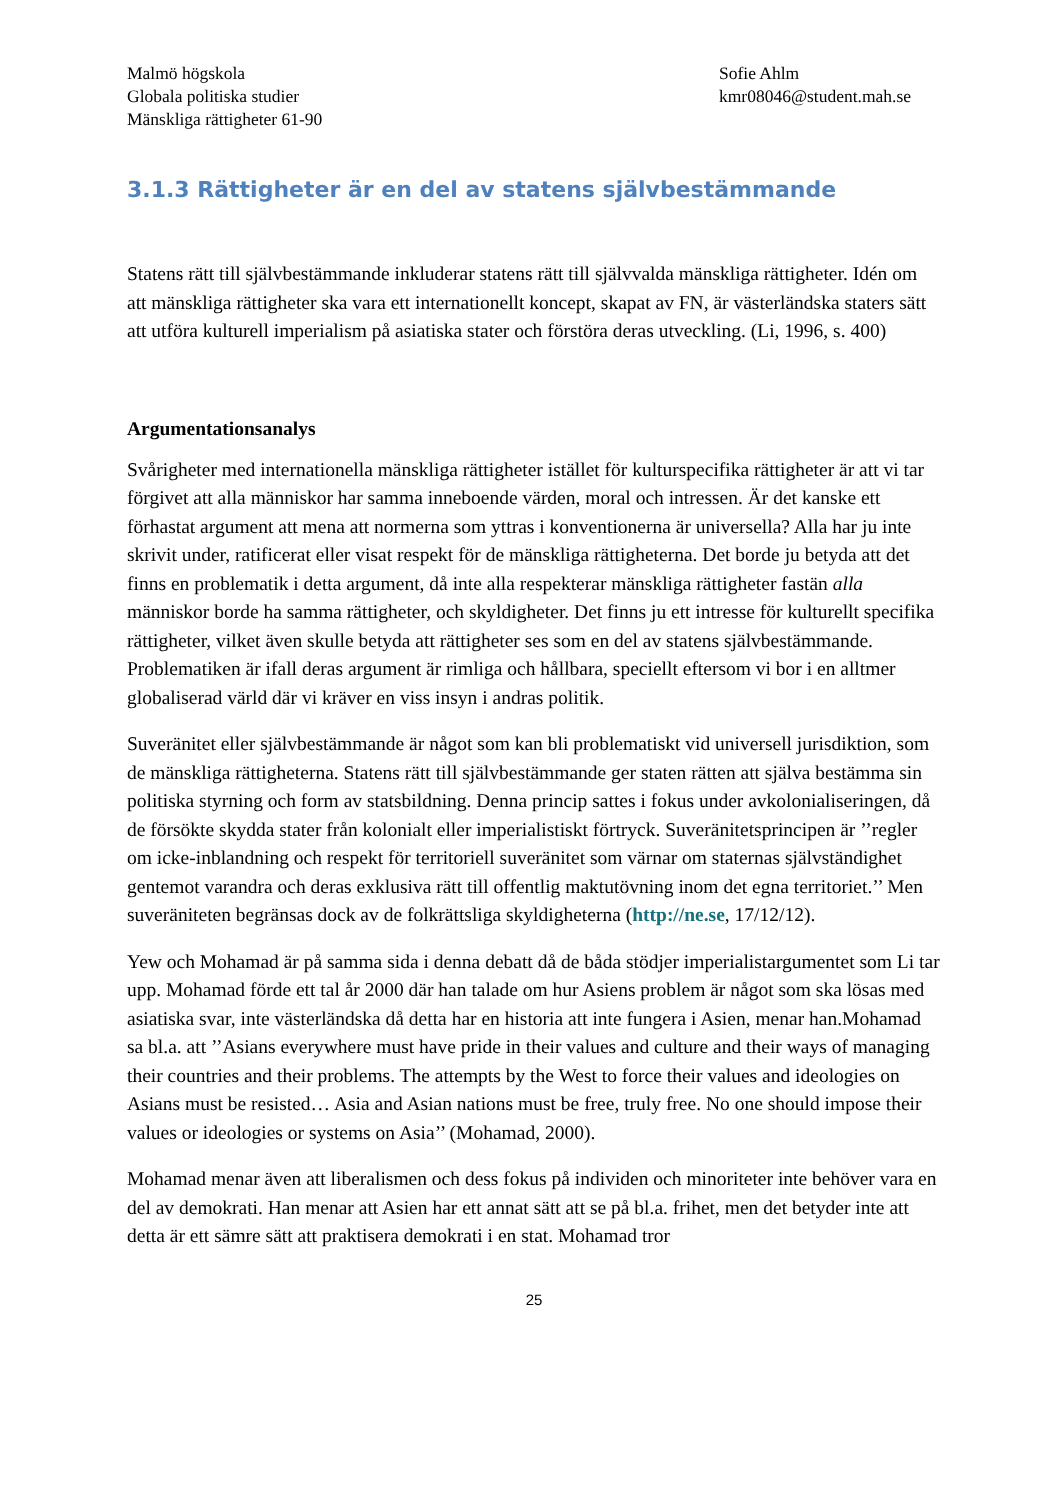Malmö högskola
Globala politiska studier
Mänskliga rättigheter 61-90
Sofie Ahlm
kmr08046@student.mah.se
3.1.3 Rättigheter är en del av statens självbestämmande
Statens rätt till självbestämmande inkluderar statens rätt till självvalda mänskliga rättigheter. Idén om att mänskliga rättigheter ska vara ett internationellt koncept, skapat av FN, är västerländska staters sätt att utföra kulturell imperialism på asiatiska stater och förstöra deras utveckling. (Li, 1996, s. 400)
Argumentationsanalys
Svårigheter med internationella mänskliga rättigheter istället för kulturspecifika rättigheter är att vi tar förgivet att alla människor har samma inneboende värden, moral och intressen. Är det kanske ett förhastat argument att mena att normerna som yttras i konventionerna är universella? Alla har ju inte skrivit under, ratificerat eller visat respekt för de mänskliga rättigheterna. Det borde ju betyda att det finns en problematik i detta argument, då inte alla respekterar mänskliga rättigheter fastän alla människor borde ha samma rättigheter, och skyldigheter. Det finns ju ett intresse för kulturellt specifika rättigheter, vilket även skulle betyda att rättigheter ses som en del av statens självbestämmande. Problematiken är ifall deras argument är rimliga och hållbara, speciellt eftersom vi bor i en alltmer globaliserad värld där vi kräver en viss insyn i andras politik.
Suveränitet eller självbestämmande är något som kan bli problematiskt vid universell jurisdiktion, som de mänskliga rättigheterna. Statens rätt till självbestämmande ger staten rätten att själva bestämma sin politiska styrning och form av statsbildning. Denna princip sattes i fokus under avkolonialiseringen, då de försökte skydda stater från kolonialt eller imperialistiskt förtryck. Suveränitetsprincipen är ’’regler om icke-inblandning och respekt för territoriell suveränitet som värnar om staternas självständighet gentemot varandra och deras exklusiva rätt till offentlig maktutövning inom det egna territoriet.’’ Men suveräniteten begränsas dock av de folkrättsliga skyldigheterna (http://ne.se, 17/12/12).
Yew och Mohamad är på samma sida i denna debatt då de båda stödjer imperialistargumentet som Li tar upp. Mohamad förde ett tal år 2000 där han talade om hur Asiens problem är något som ska lösas med asiatiska svar, inte västerländska då detta har en historia att inte fungera i Asien, menar han.Mohamad sa bl.a. att ’’Asians everywhere must have pride in their values and culture and their ways of managing their countries and their problems. The attempts by the West to force their values and ideologies on Asians must be resisted… Asia and Asian nations must be free, truly free. No one should impose their values or ideologies or systems on Asia’’ (Mohamad, 2000).
Mohamad menar även att liberalismen och dess fokus på individen och minoriteter inte behöver vara en del av demokrati. Han menar att Asien har ett annat sätt att se på bl.a. frihet, men det betyder inte att detta är ett sämre sätt att praktisera demokrati i en stat. Mohamad tror
25